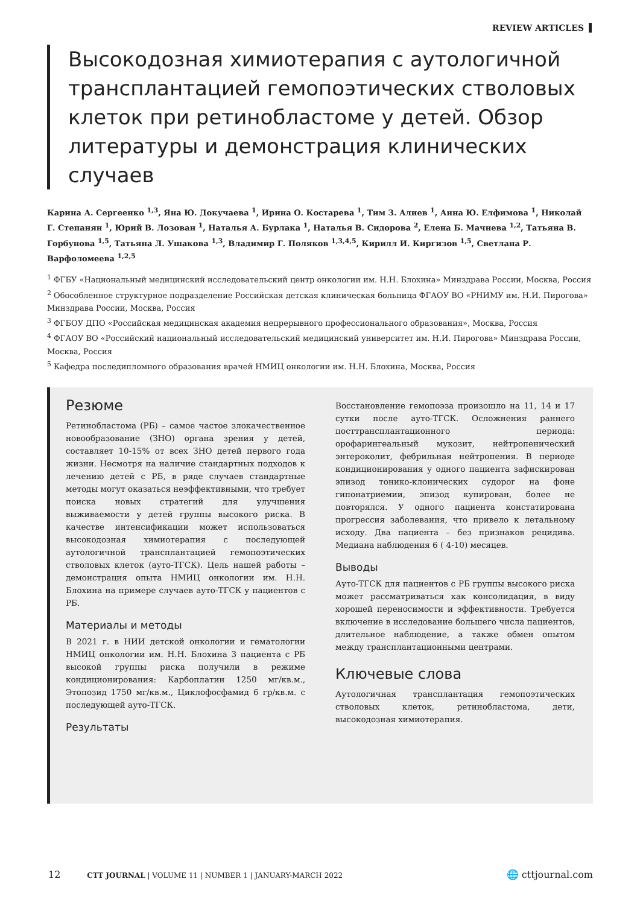REVIEW ARTICLES
Высокодозная химиотерапия с аутологичной трансплантацией гемопоэтических стволовых клеток при ретинобластоме у детей. Обзор литературы и демонстрация клинических случаев
Карина А. Сергеенко <sup>1,3</sup>, Яна Ю. Докучаева <sup>1</sup>, Ирина О. Костарева <sup>1</sup>, Тим З. Алиев <sup>1</sup>, Анна Ю. Елфимова <sup>1</sup>, Николай Г. Степанян <sup>1</sup>, Юрий В. Лозован <sup>1</sup>, Наталья А. Бурлака <sup>1</sup>, Наталья В. Сидорова <sup>2</sup>, Елена Б. Мачнева <sup>1,2</sup>, Татьяна В. Горбунова <sup>1,5</sup>, Татьяна Л. Ушакова <sup>1,3</sup>, Владимир Г. Поляков <sup>1,3,4,5</sup>, Кирилл И. Киргизов <sup>1,5</sup>, Светлана Р. Варфоломеева <sup>1,2,5</sup>
<sup>1</sup> ФГБУ «Национальный медицинский исследовательский центр онкологии им. Н.Н. Блохина» Минздрава России, Москва, Россия
<sup>2</sup> Обособленное структурное подразделение Российская детская клиническая больница ФГАОУ ВО «РНИМУ им. Н.И. Пирогова» Минздрава России, Москва, Россия
<sup>3</sup> ФГБОУ ДПО «Российская медицинская академия непрерывного профессионального образования», Москва, Россия
<sup>4</sup> ФГАОУ ВО «Российский национальный исследовательский медицинский университет им. Н.И. Пирогова» Минздрава России, Москва, Россия
<sup>5</sup> Кафедра последипломного образования врачей НМИЦ онкологии им. Н.Н. Блохина, Москва, Россия
Резюме
Ретинобластома (РБ) – самое частое злокачественное новообразование (ЗНО) органа зрения у детей, составляет 10-15% от всех ЗНО детей первого года жизни. Несмотря на наличие стандартных подходов к лечению детей с РБ, в ряде случаев стандартные методы могут оказаться неэффективными, что требует поиска новых стратегий для улучшения выживаемости у детей группы высокого риска. В качестве интенсификации может использоваться высокодозная химиотерапия с последующей аутологичной трансплантацией гемопоэтических стволовых клеток (ауто-ТГСК). Цель нашей работы – демонстрация опыта НМИЦ онкологии им. Н.Н. Блохина на примере случаев ауто-ТГСК у пациентов с РБ.
Материалы и методы
В 2021 г. в НИИ детской онкологии и гематологии НМИЦ онкологии им. Н.Н. Блохина 3 пациента с РБ высокой группы риска получили в режиме кондиционирования: Карбоплатин 1250 мг/кв.м., Этопозид 1750 мг/кв.м., Циклофосфамид 6 гр/кв.м. с последующей ауто-ТГСК.
Результаты
Восстановление гемопоэза произошло на 11, 14 и 17 сутки после ауто-ТГСК. Осложнения раннего посттрансплантационного периода: орофарингеальный мукозит, нейтропенический энтероколит, фебрильная нейтропения. В периоде кондиционирования у одного пациента зафискирован эпизод тонико-клонических судорог на фоне гипонатриемии, эпизод купирован, более не повторялся. У одного пациента констатирована прогрессия заболевания, что привело к летальному исходу. Два пациента – без признаков рецидива. Медиана наблюдения 6 ( 4-10) месяцев.
Выводы
Ауто-ТГСК для пациентов с РБ группы высокого риска может рассматриваться как консолидация, в виду хорошей переносимости и эффективности. Требуется включение в исследование большего числа пациентов, длительное наблюдение, а также обмен опытом между трансплантационными центрами.
Ключевые слова
Аутологичная трансплантация гемопоэтических стволовых клеток, ретинобластома, дети, высокодозная химиотерапия.
12 CTT JOURNAL | VOLUME 11 | NUMBER 1 | JANUARY-MARCH 2022 🌐 cttjournal.com